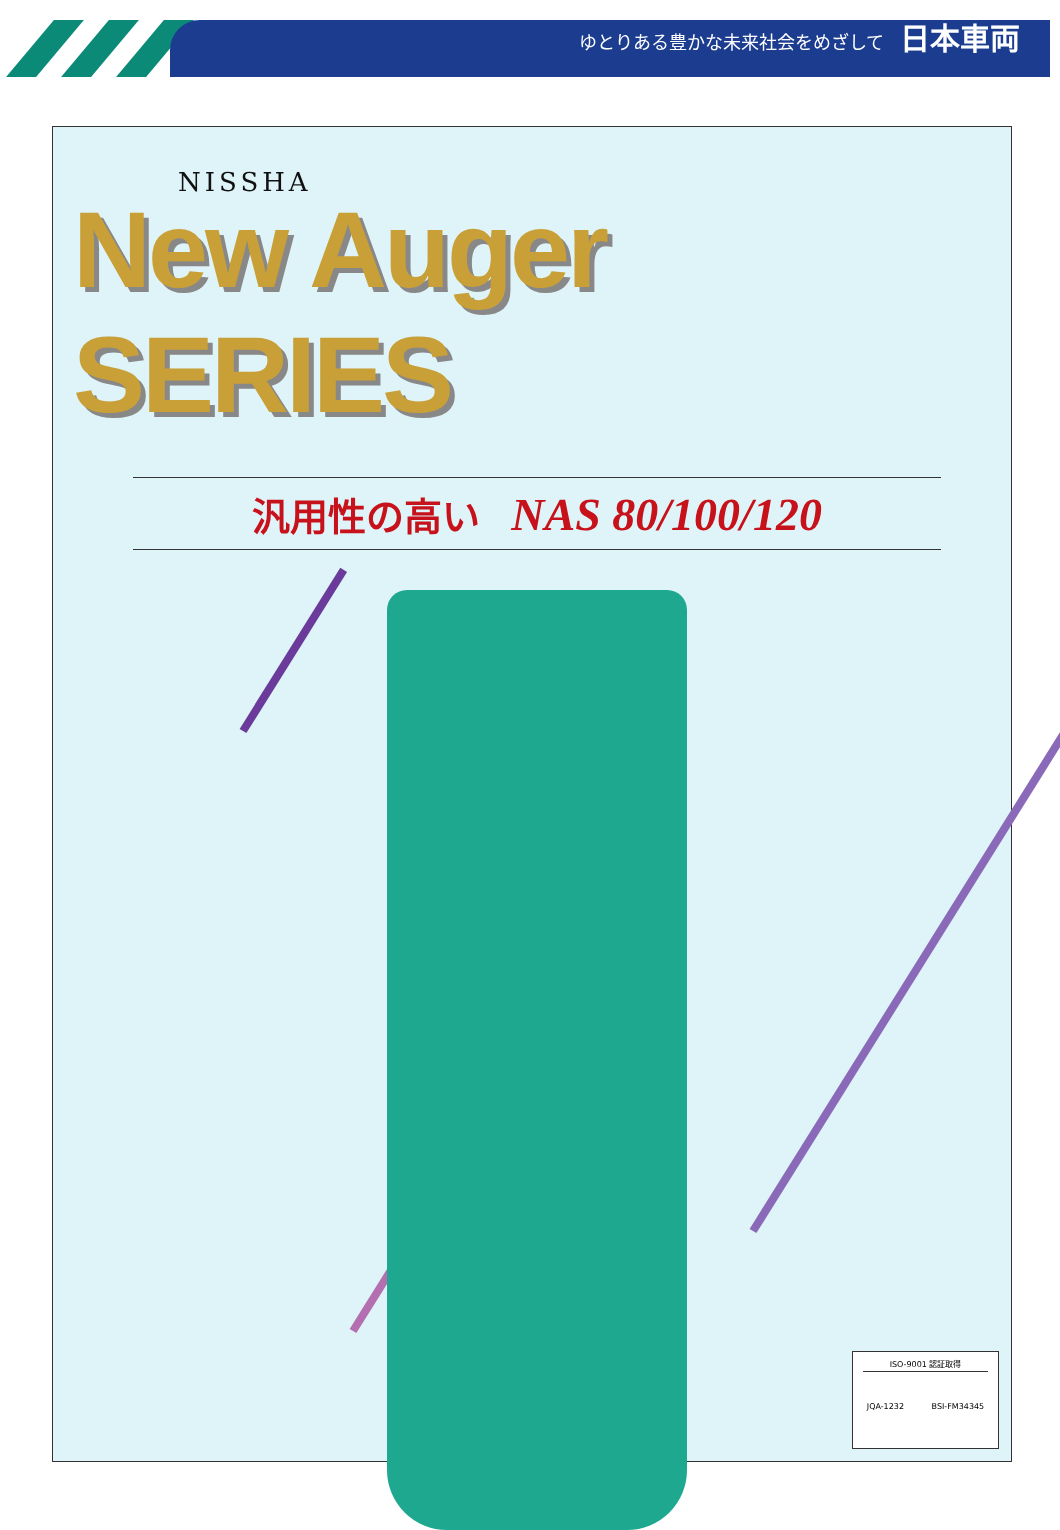ゆとりある豊かな未来社会をめざして 日本車両
NISSHA
New Auger SERIES
汎用性の高い NAS 80/100/120
ISO-9001 認証取得
JQA-1232 BSI-FM34345